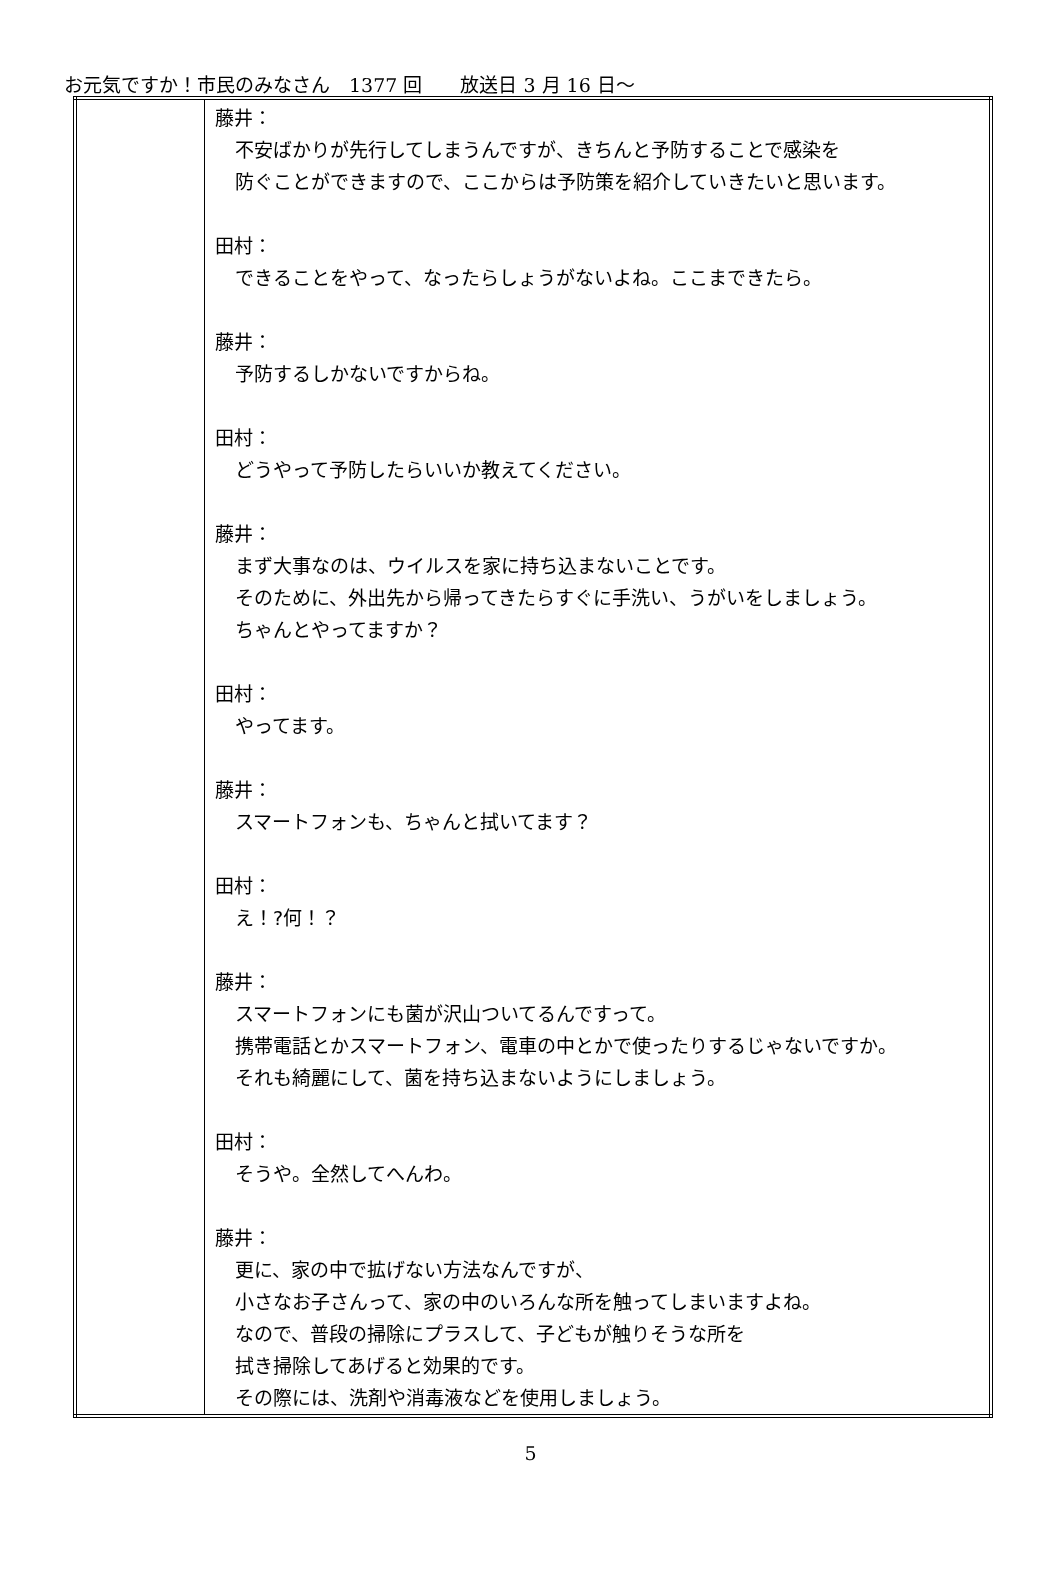お元気ですか！市民のみなさん　1377 回　　放送日 3 月 16 日～
| | 藤井： 不安ばかりが先行してしまうんですが、きちんと予防することで感染を 防ぐことができますので、ここからは予防策を紹介していきたいと思います。 田村： できることをやって、なったらしょうがないよね。ここまできたら。 藤井： 予防するしかないですからね。 田村： どうやって予防したらいいか教えてください。 藤井： まず大事なのは、ウイルスを家に持ち込まないことです。 そのために、外出先から帰ってきたらすぐに手洗い、うがいをしましょう。 ちゃんとやってますか？ 田村： やってます。 藤井： スマートフォンも、ちゃんと拭いてます？ 田村： え！?何！？ 藤井： スマートフォンにも菌が沢山ついてるんですって。 携帯電話とかスマートフォン、電車の中とかで使ったりするじゃないですか。 それも綺麗にして、菌を持ち込まないようにしましょう。 田村： そうや。全然してへんわ。 藤井： 更に、家の中で拡げない方法なんですが、 小さなお子さんって、家の中のいろんな所を触ってしまいますよね。 なので、普段の掃除にプラスして、子どもが触りそうな所を 拭き掃除してあげると効果的です。 その際には、洗剤や消毒液などを使用しましょう。 |
5